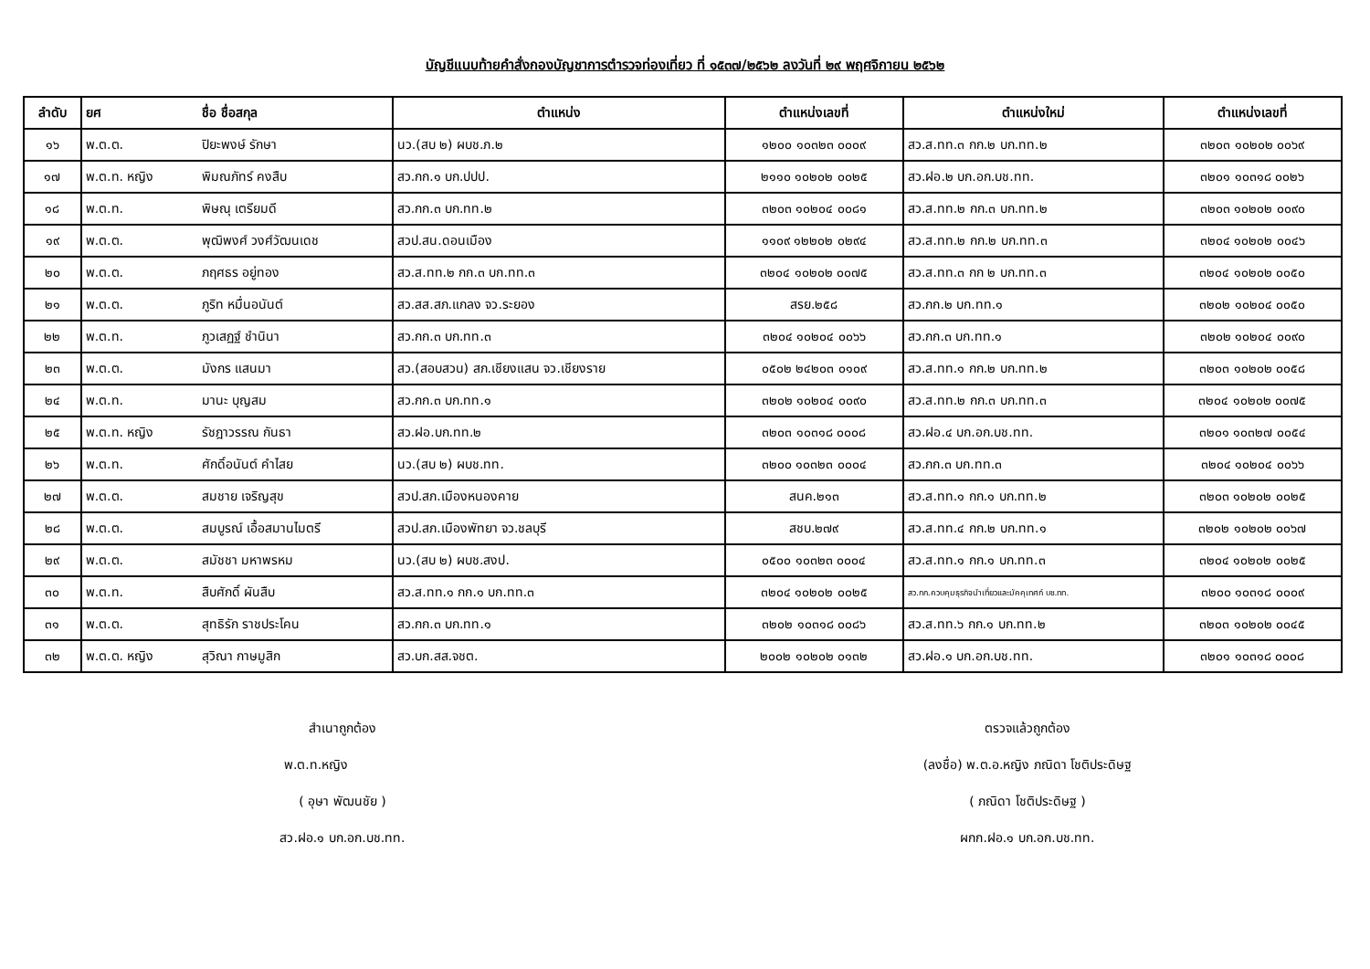บัญชีแนบท้ายคำสั่งกองบัญชาการตำรวจท่องเที่ยว ที่ ๑๕๓๗/๒๕๖๒ ลงวันที่ ๒๙ พฤศจิกายน ๒๕๖๒
| ลำดับ | ยศ | ชื่อ ชื่อสกุล | ตำแหน่ง | ตำแหน่งเลขที่ | ตำแหน่งใหม่ | ตำแหน่งเลขที่ |
| --- | --- | --- | --- | --- | --- | --- |
| ๑๖ | พ.ต.ต. | ปิยะพงษ์ รักษา | นว.(สบ ๒) ผบช.ภ.๒ | ๑๒๐๐ ๑๐๓๒๓ ๐๐๐๙ | สว.ส.ทท.๓ กก.๒ บก.ทท.๒ | ๓๒๐๓ ๑๐๒๐๒ ๐๐๖๙ |
| ๑๗ | พ.ต.ท. หญิง | พิมณภัทร์ คงสืบ | สว.กก.๑ บก.ปปป. | ๒๑๑๐ ๑๐๒๐๒ ๐๐๒๕ | สว.ฝอ.๒ บก.อก.บช.ทท. | ๓๒๐๑ ๑๐๓๑๘ ๐๐๒๖ |
| ๑๘ | พ.ต.ท. | พิษณุ เตรียมดี | สว.กก.๓ บก.ทท.๒ | ๓๒๐๓ ๑๐๒๐๔ ๐๐๘๑ | สว.ส.ทท.๒ กก.๓ บก.ทท.๒ | ๓๒๐๓ ๑๐๒๐๒ ๐๐๙๐ |
| ๑๙ | พ.ต.ต. | พุฒิพงศ์ วงศ์วัฒนเดช | สวป.สน.ดอนเมือง | ๑๑๐๙ ๑๒๒๐๒ ๐๒๙๔ | สว.ส.ทท.๒ กก.๒ บก.ทท.๓ | ๓๒๐๔ ๑๐๒๐๒ ๐๐๔๖ |
| ๒๐ | พ.ต.ต. | ภฤศธร อยู่ทอง | สว.ส.ทท.๒ กก.๓ บก.ทท.๓ | ๓๒๐๔ ๑๐๒๐๒ ๐๐๗๕ | สว.ส.ทท.๓ กก ๒ บก.ทท.๓ | ๓๒๐๔ ๑๐๒๐๒ ๐๐๕๐ |
| ๒๑ | พ.ต.ต. | ภูริท หมื่นอนันต์ | สว.สส.สภ.แกลง จว.ระยอง | สรย.๒๕๘ | สว.กก.๒ บก.ทท.๑ | ๓๒๐๒ ๑๐๒๐๔ ๐๐๕๐ |
| ๒๒ | พ.ต.ท. | ภูวเสฏฐ์ ชำนินา | สว.กก.๓ บก.ทท.๓ | ๓๒๐๔ ๑๐๒๐๔ ๐๐๖๖ | สว.กก.๓ บก.ทท.๑ | ๓๒๐๒ ๑๐๒๐๔ ๐๐๙๐ |
| ๒๓ | พ.ต.ต. | มังกร แสนมา | สว.(สอบสวน) สภ.เชียงแสน จว.เชียงราย | ๐๕๐๒ ๒๔๒๐๓ ๐๑๐๙ | สว.ส.ทท.๑ กก.๒ บก.ทท.๒ | ๓๒๐๓ ๑๐๒๐๒ ๐๐๕๘ |
| ๒๔ | พ.ต.ท. | มานะ บุญสม | สว.กก.๓ บก.ทท.๑ | ๓๒๐๒ ๑๐๒๐๔ ๐๐๙๐ | สว.ส.ทท.๒ กก.๓ บก.ทท.๓ | ๓๒๐๔ ๑๐๒๐๒ ๐๐๗๕ |
| ๒๕ | พ.ต.ท. หญิง | รัชฎาวรรณ กันธา | สว.ฝอ.บก.ทท.๒ | ๓๒๐๓ ๑๐๓๑๘ ๐๐๐๘ | สว.ฝอ.๔ บก.อก.บช.ทท. | ๓๒๐๑ ๑๐๓๒๗ ๐๐๕๔ |
| ๒๖ | พ.ต.ท. | ศักดิ์อนันต์ คำไสย | นว.(สบ ๒) ผบช.ทท. | ๓๒๐๐ ๑๐๓๒๓ ๐๐๐๔ | สว.กก.๓ บก.ทท.๓ | ๓๒๐๔ ๑๐๒๐๔ ๐๐๖๖ |
| ๒๗ | พ.ต.ต. | สมชาย เจริญสุข | สวป.สภ.เมืองหนองคาย | สนค.๒๑๓ | สว.ส.ทท.๑ กก.๑ บก.ทท.๒ | ๓๒๐๓ ๑๐๒๐๒ ๐๐๒๕ |
| ๒๘ | พ.ต.ต. | สมบูรณ์ เอื้อสมานไมตรี | สวป.สภ.เมืองพัทยา จว.ชลบุรี | สชบ.๒๗๙ | สว.ส.ทท.๔ กก.๒ บก.ทท.๑ | ๓๒๐๒ ๑๐๒๐๒ ๐๐๖๗ |
| ๒๙ | พ.ต.ต. | สมัชชา มหาพรหม | นว.(สบ ๒) ผบช.สงป. | ๐๕๐๐ ๑๐๓๒๓ ๐๐๐๔ | สว.ส.ทท.๑ กก.๑ บก.ทท.๓ | ๓๒๐๔ ๑๐๒๐๒ ๐๐๒๕ |
| ๓๐ | พ.ต.ท. | สืบศักดิ์ ผันสืบ | สว.ส.ทท.๑ กก.๑ บก.ทท.๓ | ๓๒๐๔ ๑๐๒๐๒ ๐๐๒๕ | สว.กก.ควบคุมธุรกิจนำเที่ยวและมัคคุเทศก์ บช.ทท. | ๓๒๐๐ ๑๐๓๑๘ ๐๐๐๙ |
| ๓๑ | พ.ต.ต. | สุทธิรัก ราชประโคน | สว.กก.๓ บก.ทท.๑ | ๓๒๐๒ ๑๐๓๑๘ ๐๐๘๖ | สว.ส.ทท.๖ กก.๑ บก.ทท.๒ | ๓๒๐๓ ๑๐๒๐๒ ๐๐๔๕ |
| ๓๒ | พ.ต.ต. หญิง | สุวิณา กาษมูสิก | สว.บก.สส.จชต. | ๒๐๐๒ ๑๐๒๐๒ ๐๑๓๒ | สว.ฝอ.๑ บก.อก.บช.ทท. | ๓๒๐๑ ๑๐๓๑๘ ๐๐๐๘ |
สำเนาถูกต้อง
พ.ต.ท.หญิง
( อุษา พัฒนชัย )
สว.ฝอ.๑ บก.อก.บช.ทท.
ตรวจแล้วถูกต้อง
(ลงชื่อ) พ.ต.อ.หญิง ภณิดา โชติประดิษฐ
( ภณิดา โชติประดิษฐ )
ผกก.ฝอ.๑ บก.อก.บช.ทท.